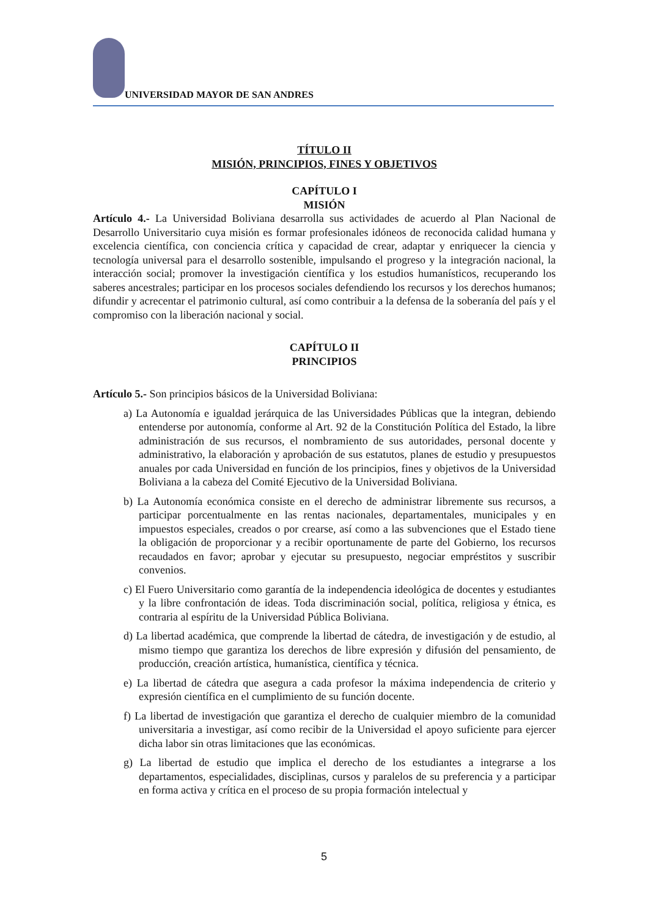UNIVERSIDAD MAYOR DE SAN ANDRES
TÍTULO II
MISIÓN, PRINCIPIOS, FINES Y OBJETIVOS
CAPÍTULO I
MISIÓN
Artículo 4.- La Universidad Boliviana desarrolla sus actividades de acuerdo al Plan Nacional de Desarrollo Universitario cuya misión es formar profesionales idóneos de reconocida calidad humana y excelencia científica, con conciencia crítica y capacidad de crear, adaptar y enriquecer la ciencia y tecnología universal para el desarrollo sostenible, impulsando el progreso y la integración nacional, la interacción social; promover la investigación científica y los estudios humanísticos, recuperando los saberes ancestrales; participar en los procesos sociales defendiendo los recursos y los derechos humanos; difundir y acrecentar el patrimonio cultural, así como contribuir a la defensa de la soberanía del país y el compromiso con la liberación nacional y social.
CAPÍTULO II
PRINCIPIOS
Artículo 5.- Son principios básicos de la Universidad Boliviana:
a) La Autonomía e igualdad jerárquica de las Universidades Públicas que la integran, debiendo entenderse por autonomía, conforme al Art. 92 de la Constitución Política del Estado, la libre administración de sus recursos, el nombramiento de sus autoridades, personal docente y administrativo, la elaboración y aprobación de sus estatutos, planes de estudio y presupuestos anuales por cada Universidad en función de los principios, fines y objetivos de la Universidad Boliviana a la cabeza del Comité Ejecutivo de la Universidad Boliviana.
b) La Autonomía económica consiste en el derecho de administrar libremente sus recursos, a participar porcentualmente en las rentas nacionales, departamentales, municipales y en impuestos especiales, creados o por crearse, así como a las subvenciones que el Estado tiene la obligación de proporcionar y a recibir oportunamente de parte del Gobierno, los recursos recaudados en favor; aprobar y ejecutar su presupuesto, negociar empréstitos y suscribir convenios.
c) El Fuero Universitario como garantía de la independencia ideológica de docentes y estudiantes y la libre confrontación de ideas. Toda discriminación social, política, religiosa y étnica, es contraria al espíritu de la Universidad Pública Boliviana.
d) La libertad académica, que comprende la libertad de cátedra, de investigación y de estudio, al mismo tiempo que garantiza los derechos de libre expresión y difusión del pensamiento, de producción, creación artística, humanística, científica y técnica.
e) La libertad de cátedra que asegura a cada profesor la máxima independencia de criterio y expresión científica en el cumplimiento de su función docente.
f) La libertad de investigación que garantiza el derecho de cualquier miembro de la comunidad universitaria a investigar, así como recibir de la Universidad el apoyo suficiente para ejercer dicha labor sin otras limitaciones que las económicas.
g) La libertad de estudio que implica el derecho de los estudiantes a integrarse a los departamentos, especialidades, disciplinas, cursos y paralelos de su preferencia y a participar en forma activa y crítica en el proceso de su propia formación intelectual y
5